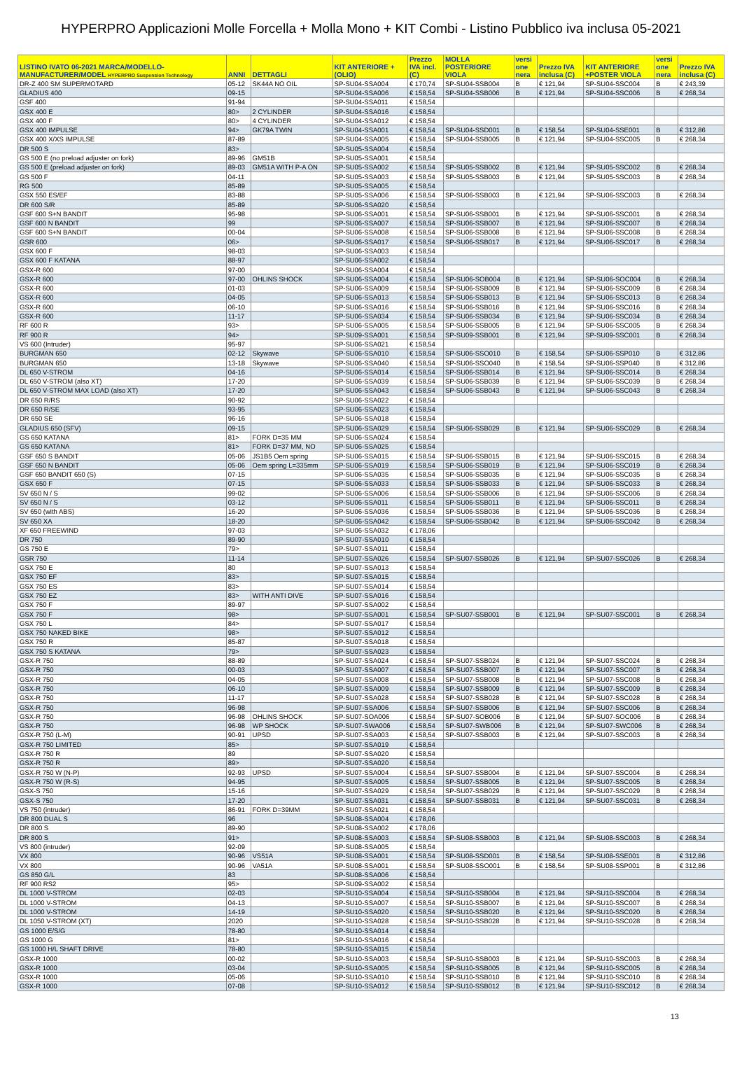HYPERPRO Applicazioni Molle Forcella + Molla Mono + KIT Combi - Listino Pubblico iva inclusa 05-2021
| LISTINO IVATO 06-2021 MARCA/MODELLO- MANUFACTURER/MODEL HYPERPRO Suspension Technology | ANNI | DETTAGLI | KIT ANTERIORE + (OLIO) | Prezzo IVA incl. (C) | MOLLA POSTERIORE VIOLA | versi one nera | Prezzo IVA inclusa (C) | KIT ANTERIORE +POSTER VIOLA | versi one nera | Prezzo IVA inclusa (C) |
| --- | --- | --- | --- | --- | --- | --- | --- | --- | --- | --- |
| DR-Z 400 SM SUPERMOTARD | 05-12 | SK44A NO OIL | SP-SU04-SSA004 | € 170,74 | SP-SU04-SSB004 | B | € 121,94 | SP-SU04-SSC004 | B | € 243,39 |
| GLADIUS 400 | 09-15 | | SP-SU04-SSA006 | € 158,54 | SP-SU04-SSB006 | B | € 121,94 | SP-SU04-SSC006 | B | € 268,34 |
| GSF 400 | 91-94 | | SP-SU04-SSA011 | € 158,54 | | | | | | |
| GSX 400 E | 80> | 2 CYLINDER | SP-SU04-SSA016 | € 158,54 | | | | | | |
| GSX 400 F | 80> | 4 CYLINDER | SP-SU04-SSA012 | € 158,54 | | | | | | |
| GSX 400 IMPULSE | 94> | GK79A TWIN | SP-SU04-SSA001 | € 158,54 | SP-SU04-SSD001 | B | € 158,54 | SP-SU04-SSE001 | B | € 312,86 |
| GSX 400 X/XS IMPULSE | 87-89 | | SP-SU04-SSA005 | € 158,54 | SP-SU04-SSB005 | B | € 121,94 | SP-SU04-SSC005 | B | € 268,34 |
| DR 500 S | 83> | | SP-SU05-SSA004 | € 158,54 | | | | | | |
| GS 500 E (no preload adjuster on fork) | 89-96 | GM51B | SP-SU05-SSA001 | € 158,54 | | | | | | |
| GS 500 E (preload adjuster on fork) | 89-03 | GM51A WITH P-A ON | SP-SU05-SSA002 | € 158,54 | SP-SU05-SSB002 | B | € 121,94 | SP-SU05-SSC002 | B | € 268,34 |
| GS 500 F | 04-11 | | SP-SU05-SSA003 | € 158,54 | SP-SU05-SSB003 | B | € 121,94 | SP-SU05-SSC003 | B | € 268,34 |
| RG 500 | 85-89 | | SP-SU05-SSA005 | € 158,54 | | | | | | |
| GSX 550 ES/EF | 83-88 | | SP-SU05-SSA006 | € 158,54 | SP-SU06-SSB003 | B | € 121,94 | SP-SU06-SSC003 | B | € 268,34 |
| DR 600 S/R | 85-89 | | SP-SU06-SSA020 | € 158,54 | | | | | | |
| GSF 600 S+N BANDIT | 95-98 | | SP-SU06-SSA001 | € 158,54 | SP-SU06-SSB001 | B | € 121,94 | SP-SU06-SSC001 | B | € 268,34 |
| GSF 600 N BANDIT | 99 | | SP-SU06-SSA007 | € 158,54 | SP-SU06-SSB007 | B | € 121,94 | SP-SU06-SSC007 | B | € 268,34 |
| GSF 600 S+N BANDIT | 00-04 | | SP-SU06-SSA008 | € 158,54 | SP-SU06-SSB008 | B | € 121,94 | SP-SU06-SSC008 | B | € 268,34 |
| GSR 600 | 06> | | SP-SU06-SSA017 | € 158,54 | SP-SU06-SSB017 | B | € 121,94 | SP-SU06-SSC017 | B | € 268,34 |
| GSX 600 F | 98-03 | | SP-SU06-SSA003 | € 158,54 | | | | | | |
| GSX 600 F KATANA | 88-97 | | SP-SU06-SSA002 | € 158,54 | | | | | | |
| GSX-R 600 | 97-00 | | SP-SU06-SSA004 | € 158,54 | | | | | | |
| GSX-R 600 | 97-00 | OHLINS SHOCK | SP-SU06-SSA004 | € 158,54 | SP-SU06-SOB004 | B | € 121,94 | SP-SU06-SOC004 | B | € 268,34 |
| GSX-R 600 | 01-03 | | SP-SU06-SSA009 | € 158,54 | SP-SU06-SSB009 | B | € 121,94 | SP-SU06-SSC009 | B | € 268,34 |
| GSX-R 600 | 04-05 | | SP-SU06-SSA013 | € 158,54 | SP-SU06-SSB013 | B | € 121,94 | SP-SU06-SSC013 | B | € 268,34 |
| GSX-R 600 | 06-10 | | SP-SU06-SSA016 | € 158,54 | SP-SU06-SSB016 | B | € 121,94 | SP-SU06-SSC016 | B | € 268,34 |
| GSX-R 600 | 11-17 | | SP-SU06-SSA034 | € 158,54 | SP-SU06-SSB034 | B | € 121,94 | SP-SU06-SSC034 | B | € 268,34 |
| RF 600 R | 93> | | SP-SU06-SSA005 | € 158,54 | SP-SU06-SSB005 | B | € 121,94 | SP-SU06-SSC005 | B | € 268,34 |
| RF 900 R | 94> | | SP-SU09-SSA001 | € 158,54 | SP-SU09-SSB001 | B | € 121,94 | SP-SU09-SSC001 | B | € 268,34 |
| VS 600 (Intruder) | 95-97 | | SP-SU06-SSA021 | € 158,54 | | | | | | |
| BURGMAN 650 | 02-12 | Skywave | SP-SU06-SSA010 | € 158,54 | SP-SU06-SSO010 | B | € 158,54 | SP-SU06-SSP010 | B | € 312,86 |
| BURGMAN 650 | 13-18 | Skywave | SP-SU06-SSA040 | € 158,54 | SP-SU06-SSO040 | B | € 158,54 | SP-SU06-SSP040 | B | € 312,86 |
| DL 650 V-STROM | 04-16 | | SP-SU06-SSA014 | € 158,54 | SP-SU06-SSB014 | B | € 121,94 | SP-SU06-SSC014 | B | € 268,34 |
| DL 650 V-STROM (also XT) | 17-20 | | SP-SU06-SSA039 | € 158,54 | SP-SU06-SSB039 | B | € 121,94 | SP-SU06-SSC039 | B | € 268,34 |
| DL 650 V-STROM MAX LOAD (also XT) | 17-20 | | SP-SU06-SSA043 | € 158,54 | SP-SU06-SSB043 | B | € 121,94 | SP-SU06-SSC043 | B | € 268,34 |
| DR 650 R/RS | 90-92 | | SP-SU06-SSA022 | € 158,54 | | | | | | |
| DR 650 R/SE | 93-95 | | SP-SU06-SSA023 | € 158,54 | | | | | | |
| DR 650 SE | 96-16 | | SP-SU06-SSA018 | € 158,54 | | | | | | |
| GLADIUS 650 (SFV) | 09-15 | | SP-SU06-SSA029 | € 158,54 | SP-SU06-SSB029 | B | € 121,94 | SP-SU06-SSC029 | B | € 268,34 |
| GS 650 KATANA | 81> | FORK D=35 MM | SP-SU06-SSA024 | € 158,54 | | | | | | |
| GS 650 KATANA | 81> | FORK D=37 MM, NO | SP-SU06-SSA025 | € 158,54 | | | | | | |
| GSF 650 S BANDIT | 05-06 | JS1B5 Oem spring | SP-SU06-SSA015 | € 158,54 | SP-SU06-SSB015 | B | € 121,94 | SP-SU06-SSC015 | B | € 268,34 |
| GSF 650 N BANDIT | 05-06 | Oem spring L=335mm | SP-SU06-SSA019 | € 158,54 | SP-SU06-SSB019 | B | € 121,94 | SP-SU06-SSC019 | B | € 268,34 |
| GSF 650 BANDIT 650 (S) | 07-15 | | SP-SU06-SSA035 | € 158,54 | SP-SU06-SSB035 | B | € 121,94 | SP-SU06-SSC035 | B | € 268,34 |
| GSX 650 F | 07-15 | | SP-SU06-SSA033 | € 158,54 | SP-SU06-SSB033 | B | € 121,94 | SP-SU06-SSC033 | B | € 268,34 |
| SV 650 N / S | 99-02 | | SP-SU06-SSA006 | € 158,54 | SP-SU06-SSB006 | B | € 121,94 | SP-SU06-SSC006 | B | € 268,34 |
| SV 650 N / S | 03-12 | | SP-SU06-SSA011 | € 158,54 | SP-SU06-SSB011 | B | € 121,94 | SP-SU06-SSC011 | B | € 268,34 |
| SV 650 (with ABS) | 16-20 | | SP-SU06-SSA036 | € 158,54 | SP-SU06-SSB036 | B | € 121,94 | SP-SU06-SSC036 | B | € 268,34 |
| SV 650 XA | 18-20 | | SP-SU06-SSA042 | € 158,54 | SP-SU06-SSB042 | B | € 121,94 | SP-SU06-SSC042 | B | € 268,34 |
| XF 650 FREEWIND | 97-03 | | SP-SU06-SSA032 | € 178,06 | | | | | | |
| DR 750 | 89-90 | | SP-SU07-SSA010 | € 158,54 | | | | | | |
| GS 750 E | 79> | | SP-SU07-SSA011 | € 158,54 | | | | | | |
| GSR 750 | 11-14 | | SP-SU07-SSA026 | € 158,54 | SP-SU07-SSB026 | B | € 121,94 | SP-SU07-SSC026 | B | € 268,34 |
| GSX 750 E | 80 | | SP-SU07-SSA013 | € 158,54 | | | | | | |
| GSX 750 EF | 83> | | SP-SU07-SSA015 | € 158,54 | | | | | | |
| GSX 750 ES | 83> | | SP-SU07-SSA014 | € 158,54 | | | | | | |
| GSX 750 EZ | 83> | WITH ANTI DIVE | SP-SU07-SSA016 | € 158,54 | | | | | | |
| GSX 750 F | 89-97 | | SP-SU07-SSA002 | € 158,54 | | | | | | |
| GSX 750 F | 98> | | SP-SU07-SSA001 | € 158,54 | SP-SU07-SSB001 | B | € 121,94 | SP-SU07-SSC001 | B | € 268,34 |
| GSX 750 L | 84> | | SP-SU07-SSA017 | € 158,54 | | | | | | |
| GSX 750 NAKED BIKE | 98> | | SP-SU07-SSA012 | € 158,54 | | | | | | |
| GSX 750 R | 85-87 | | SP-SU07-SSA018 | € 158,54 | | | | | | |
| GSX 750 S KATANA | 79> | | SP-SU07-SSA023 | € 158,54 | | | | | | |
| GSX-R 750 | 88-89 | | SP-SU07-SSA024 | € 158,54 | SP-SU07-SSB024 | B | € 121,94 | SP-SU07-SSC024 | B | € 268,34 |
| GSX-R 750 | 00-03 | | SP-SU07-SSA007 | € 158,54 | SP-SU07-SSB007 | B | € 121,94 | SP-SU07-SSC007 | B | € 268,34 |
| GSX-R 750 | 04-05 | | SP-SU07-SSA008 | € 158,54 | SP-SU07-SSB008 | B | € 121,94 | SP-SU07-SSC008 | B | € 268,34 |
| GSX-R 750 | 06-10 | | SP-SU07-SSA009 | € 158,54 | SP-SU07-SSB009 | B | € 121,94 | SP-SU07-SSC009 | B | € 268,34 |
| GSX-R 750 | 11-17 | | SP-SU07-SSA028 | € 158,54 | SP-SU07-SSB028 | B | € 121,94 | SP-SU07-SSC028 | B | € 268,34 |
| GSX-R 750 | 96-98 | | SP-SU07-SSA006 | € 158,54 | SP-SU07-SSB006 | B | € 121,94 | SP-SU07-SSC006 | B | € 268,34 |
| GSX-R 750 | 96-98 | OHLINS SHOCK | SP-SU07-SOA006 | € 158,54 | SP-SU07-SOB006 | B | € 121,94 | SP-SU07-SOC006 | B | € 268,34 |
| GSX-R 750 | 96-98 | WP SHOCK | SP-SU07-SWA006 | € 158,54 | SP-SU07-SWB006 | B | € 121,94 | SP-SU07-SWC006 | B | € 268,34 |
| GSX-R 750 (L-M) | 90-91 | UPSD | SP-SU07-SSA003 | € 158,54 | SP-SU07-SSB003 | B | € 121,94 | SP-SU07-SSC003 | B | € 268,34 |
| GSX-R 750 LIMITED | 85> | | SP-SU07-SSA019 | € 158,54 | | | | | | |
| GSX-R 750 R | 89 | | SP-SU07-SSA020 | € 158,54 | | | | | | |
| GSX-R 750 R | 89> | | SP-SU07-SSA020 | € 158,54 | | | | | | |
| GSX-R 750 W (N-P) | 92-93 | UPSD | SP-SU07-SSA004 | € 158,54 | SP-SU07-SSB004 | B | € 121,94 | SP-SU07-SSC004 | B | € 268,34 |
| GSX-R 750 W (R-S) | 94-95 | | SP-SU07-SSA005 | € 158,54 | SP-SU07-SSB005 | B | € 121,94 | SP-SU07-SSC005 | B | € 268,34 |
| GSX-S 750 | 15-16 | | SP-SU07-SSA029 | € 158,54 | SP-SU07-SSB029 | B | € 121,94 | SP-SU07-SSC029 | B | € 268,34 |
| GSX-S 750 | 17-20 | | SP-SU07-SSA031 | € 158,54 | SP-SU07-SSB031 | B | € 121,94 | SP-SU07-SSC031 | B | € 268,34 |
| VS 750 (intruder) | 86-91 | FORK D=39MM | SP-SU07-SSA021 | € 158,54 | | | | | | |
| DR 800 DUAL S | 96 | | SP-SU08-SSA004 | € 178,06 | | | | | | |
| DR 800 S | 89-90 | | SP-SU08-SSA002 | € 178,06 | | | | | | |
| DR 800 S | 91> | | SP-SU08-SSA003 | € 158,54 | SP-SU08-SSB003 | B | € 121,94 | SP-SU08-SSC003 | B | € 268,34 |
| VS 800 (intruder) | 92-09 | | SP-SU08-SSA005 | € 158,54 | | | | | | |
| VX 800 | 90-96 | VS51A | SP-SU08-SSA001 | € 158,54 | SP-SU08-SSD001 | B | € 158,54 | SP-SU08-SSE001 | B | € 312,86 |
| VX 800 | 90-96 | VA51A | SP-SU08-SSA001 | € 158,54 | SP-SU08-SSO001 | B | € 158,54 | SP-SU08-SSP001 | B | € 312,86 |
| GS 850 G/L | 83 | | SP-SU08-SSA006 | € 158,54 | | | | | | |
| RF 900 RS2 | 95> | | SP-SU09-SSA002 | € 158,54 | | | | | | |
| DL 1000 V-STROM | 02-03 | | SP-SU10-SSA004 | € 158,54 | SP-SU10-SSB004 | B | € 121,94 | SP-SU10-SSC004 | B | € 268,34 |
| DL 1000 V-STROM | 04-13 | | SP-SU10-SSA007 | € 158,54 | SP-SU10-SSB007 | B | € 121,94 | SP-SU10-SSC007 | B | € 268,34 |
| DL 1000 V-STROM | 14-19 | | SP-SU10-SSA020 | € 158,54 | SP-SU10-SSB020 | B | € 121,94 | SP-SU10-SSC020 | B | € 268,34 |
| DL 1050 V-STROM (XT) | 2020 | | SP-SU10-SSA028 | € 158,54 | SP-SU10-SSB028 | B | € 121,94 | SP-SU10-SSC028 | B | € 268,34 |
| GS 1000 E/S/G | 78-80 | | SP-SU10-SSA014 | € 158,54 | | | | | | |
| GS 1000 G | 81> | | SP-SU10-SSA016 | € 158,54 | | | | | | |
| GS 1000 H/L SHAFT DRIVE | 78-80 | | SP-SU10-SSA015 | € 158,54 | | | | | | |
| GSX-R 1000 | 00-02 | | SP-SU10-SSA003 | € 158,54 | SP-SU10-SSB003 | B | € 121,94 | SP-SU10-SSC003 | B | € 268,34 |
| GSX-R 1000 | 03-04 | | SP-SU10-SSA005 | € 158,54 | SP-SU10-SSB005 | B | € 121,94 | SP-SU10-SSC005 | B | € 268,34 |
| GSX-R 1000 | 05-06 | | SP-SU10-SSA010 | € 158,54 | SP-SU10-SSB010 | B | € 121,94 | SP-SU10-SSC010 | B | € 268,34 |
| GSX-R 1000 | 07-08 | | SP-SU10-SSA012 | € 158,54 | SP-SU10-SSB012 | B | € 121,94 | SP-SU10-SSC012 | B | € 268,34 |
13